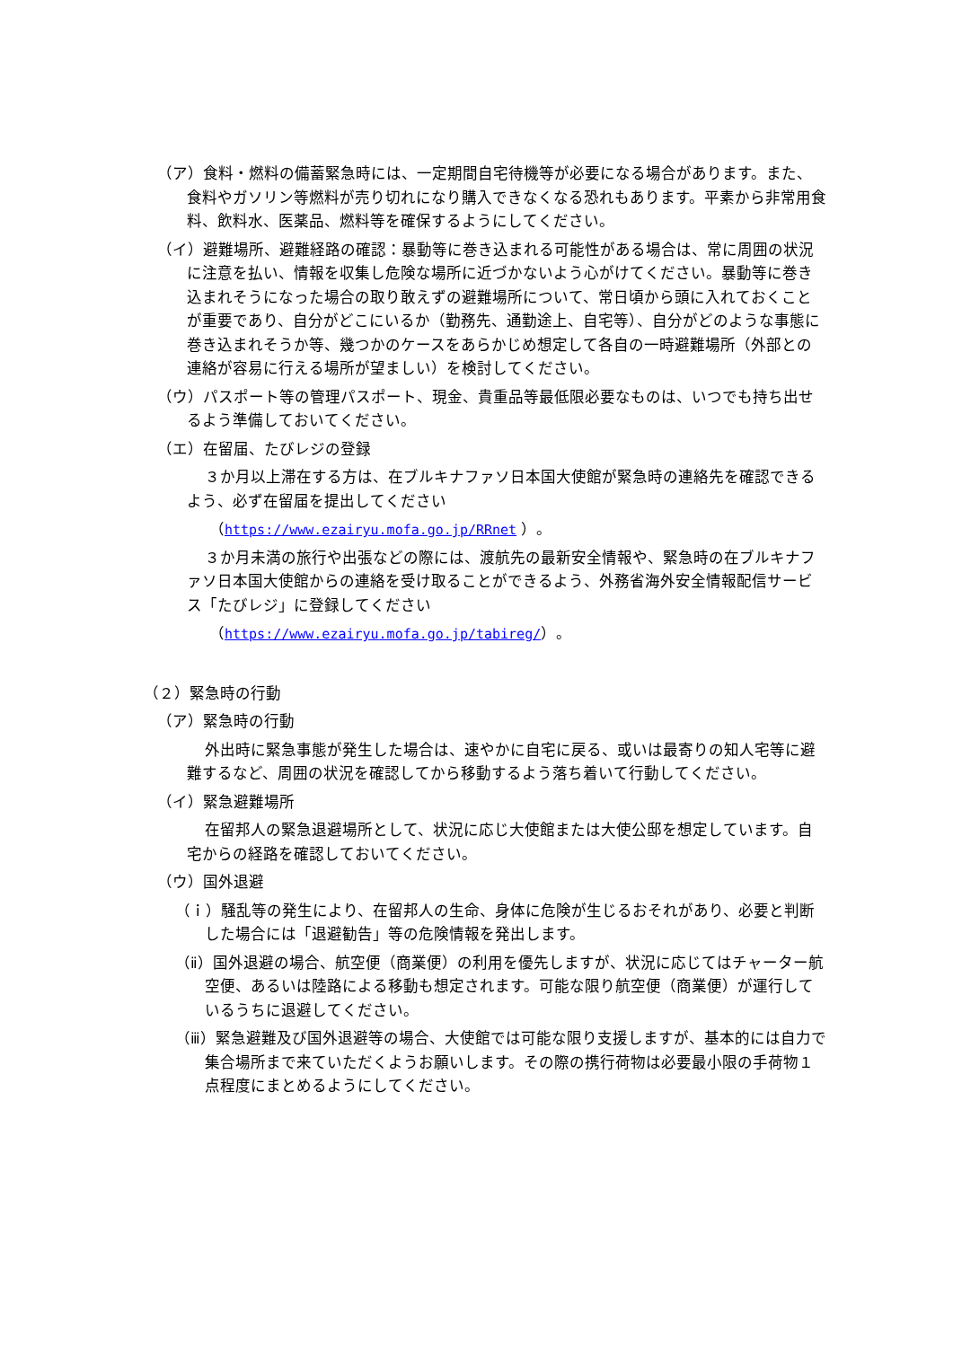（ア）食料・燃料の備蓄緊急時には、一定期間自宅待機等が必要になる場合があります。また、食料やガソリン等燃料が売り切れになり購入できなくなる恐れもあります。平素から非常用食料、飲料水、医薬品、燃料等を確保するようにしてください。
（イ）避難場所、避難経路の確認：暴動等に巻き込まれる可能性がある場合は、常に周囲の状況に注意を払い、情報を収集し危険な場所に近づかないよう心がけてください。暴動等に巻き込まれそうになった場合の取り敢えずの避難場所について、常日頃から頭に入れておくことが重要であり、自分がどこにいるか（勤務先、通勤途上、自宅等）、自分がどのような事態に巻き込まれそうか等、幾つかのケースをあらかじめ想定して各自の一時避難場所（外部との連絡が容易に行える場所が望ましい）を検討してください。
（ウ）パスポート等の管理パスポート、現金、貴重品等最低限必要なものは、いつでも持ち出せるよう準備しておいてください。
（エ）在留届、たびレジの登録
３か月以上滞在する方は、在ブルキナファソ日本国大使館が緊急時の連絡先を確認できるよう、必ず在留届を提出してください
（https://www.ezairyu.mofa.go.jp/RRnet ）。
３か月未満の旅行や出張などの際には、渡航先の最新安全情報や、緊急時の在ブルキナファソ日本国大使館からの連絡を受け取ることができるよう、外務省海外安全情報配信サービス「たびレジ」に登録してください
（https://www.ezairyu.mofa.go.jp/tabireg/）。
（２）緊急時の行動
（ア）緊急時の行動
外出時に緊急事態が発生した場合は、速やかに自宅に戻る、或いは最寄りの知人宅等に避難するなど、周囲の状況を確認してから移動するよう落ち着いて行動してください。
（イ）緊急避難場所
在留邦人の緊急退避場所として、状況に応じ大使館または大使公邸を想定しています。自宅からの経路を確認しておいてください。
（ウ）国外退避
（ｉ）騒乱等の発生により、在留邦人の生命、身体に危険が生じるおそれがあり、必要と判断した場合には「退避勧告」等の危険情報を発出します。
（ⅱ）国外退避の場合、航空便（商業便）の利用を優先しますが、状況に応じてはチャーター航空便、あるいは陸路による移動も想定されます。可能な限り航空便（商業便）が運行しているうちに退避してください。
（ⅲ）緊急避難及び国外退避等の場合、大使館では可能な限り支援しますが、基本的には自力で集合場所まで来ていただくようお願いします。その際の携行荷物は必要最小限の手荷物１点程度にまとめるようにしてください。